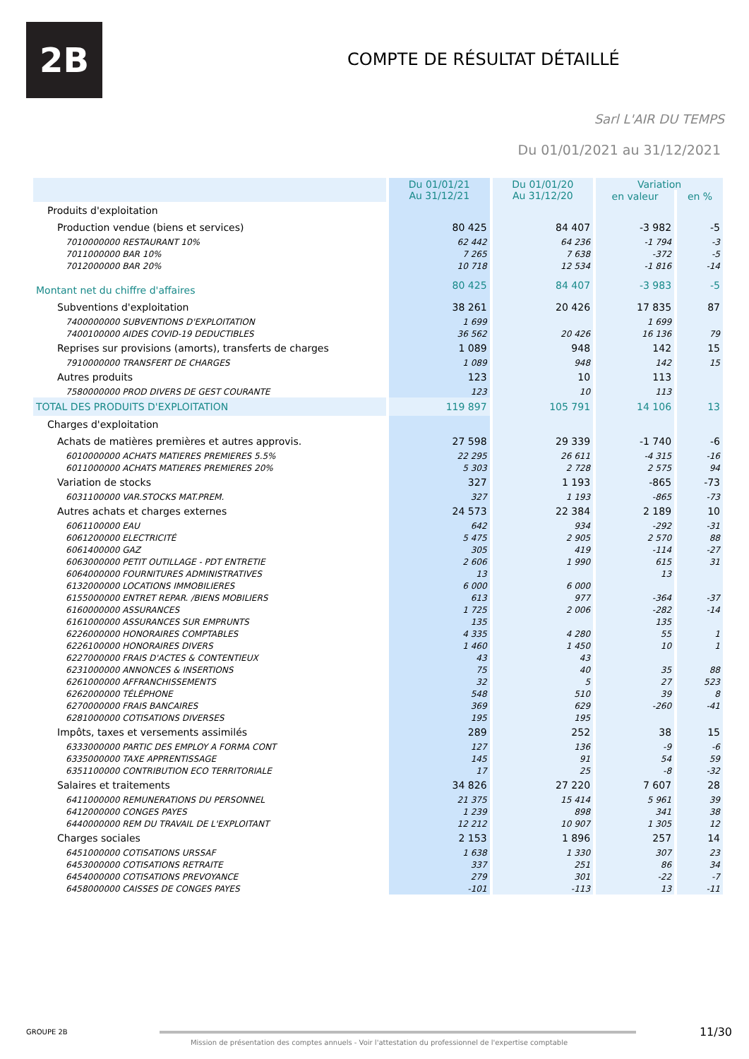2B
COMPTE DE RÉSULTAT DÉTAILLÉ
Sarl L'AIR DU TEMPS
Du 01/01/2021 au 31/12/2021
| | Du 01/01/21 Au 31/12/21 | Du 01/01/20 Au 31/12/20 | Variation | |
| --- | --- | --- | --- | --- |
| | | | en valeur | en % |
| Produits d'exploitation | | | | |
| Production vendue (biens et services) | 80 425 | 84 407 | -3 982 | -5 |
| 7010000000 RESTAURANT 10% | 62 442 | 64 236 | -1 794 | -3 |
| 7011000000 BAR 10% | 7 265 | 7 638 | -372 | -5 |
| 7012000000 BAR 20% | 10 718 | 12 534 | -1 816 | -14 |
| Montant net du chiffre d'affaires | 80 425 | 84 407 | -3 983 | -5 |
| Subventions d'exploitation | 38 261 | 20 426 | 17 835 | 87 |
| 7400000000 SUBVENTIONS D'EXPLOITATION | 1 699 | | 1 699 | |
| 7400100000 AIDES COVID-19 DEDUCTIBLES | 36 562 | 20 426 | 16 136 | 79 |
| Reprises sur provisions (amorts), transferts de charges | 1 089 | 948 | 142 | 15 |
| 7910000000 TRANSFERT DE CHARGES | 1 089 | 948 | 142 | 15 |
| Autres produits | 123 | 10 | 113 | |
| 7580000000 PROD DIVERS DE GEST COURANTE | 123 | 10 | 113 | |
| TOTAL DES PRODUITS D'EXPLOITATION | 119 897 | 105 791 | 14 106 | 13 |
| Charges d'exploitation | | | | |
| Achats de matières premières et autres approvis. | 27 598 | 29 339 | -1 740 | -6 |
| 6010000000 ACHATS MATIERES PREMIERES 5.5% | 22 295 | 26 611 | -4 315 | -16 |
| 6011000000 ACHATS MATIERES PREMIERES 20% | 5 303 | 2 728 | 2 575 | 94 |
| Variation de stocks | 327 | 1 193 | -865 | -73 |
| 6031100000 VAR.STOCKS MAT.PREM. | 327 | 1 193 | -865 | -73 |
| Autres achats et charges externes | 24 573 | 22 384 | 2 189 | 10 |
| 6061100000 EAU | 642 | 934 | -292 | -31 |
| 6061200000 ELECTRICITÉ | 5 475 | 2 905 | 2 570 | 88 |
| 6061400000 GAZ | 305 | 419 | -114 | -27 |
| 6063000000 PETIT OUTILLAGE - PDT ENTRETIE | 2 606 | 1 990 | 615 | 31 |
| 6064000000 FOURNITURES ADMINISTRATIVES | 13 | | 13 | |
| 6132000000 LOCATIONS IMMOBILIERES | 6 000 | 6 000 | | |
| 6155000000 ENTRET REPAR. /BIENS MOBILIERS | 613 | 977 | -364 | -37 |
| 6160000000 ASSURANCES | 1 725 | 2 006 | -282 | -14 |
| 6161000000 ASSURANCES SUR EMPRUNTS | 135 | | 135 | |
| 6226000000 HONORAIRES COMPTABLES | 4 335 | 4 280 | 55 | 1 |
| 6226100000 HONORAIRES DIVERS | 1 460 | 1 450 | 10 | 1 |
| 6227000000 FRAIS D'ACTES & CONTENTIEUX | 43 | 43 | | |
| 6231000000 ANNONCES & INSERTIONS | 75 | 40 | 35 | 88 |
| 6261000000 AFFRANCHISSEMENTS | 32 | 5 | 27 | 523 |
| 6262000000 TÉLÉPHONE | 548 | 510 | 39 | 8 |
| 6270000000 FRAIS BANCAIRES | 369 | 629 | -260 | -41 |
| 6281000000 COTISATIONS DIVERSES | 195 | 195 | | |
| Impôts, taxes et versements assimilés | 289 | 252 | 38 | 15 |
| 6333000000 PARTIC DES EMPLOY A FORMA CONT | 127 | 136 | -9 | -6 |
| 6335000000 TAXE APPRENTISSAGE | 145 | 91 | 54 | 59 |
| 6351100000 CONTRIBUTION ECO TERRITORIALE | 17 | 25 | -8 | -32 |
| Salaires et traitements | 34 826 | 27 220 | 7 607 | 28 |
| 6411000000 REMUNERATIONS DU PERSONNEL | 21 375 | 15 414 | 5 961 | 39 |
| 6412000000 CONGES PAYES | 1 239 | 898 | 341 | 38 |
| 6440000000 REM DU TRAVAIL DE L'EXPLOITANT | 12 212 | 10 907 | 1 305 | 12 |
| Charges sociales | 2 153 | 1 896 | 257 | 14 |
| 6451000000 COTISATIONS URSSAF | 1 638 | 1 330 | 307 | 23 |
| 6453000000 COTISATIONS RETRAITE | 337 | 251 | 86 | 34 |
| 6454000000 COTISATIONS PREVOYANCE | 279 | 301 | -22 | -7 |
| 6458000000 CAISSES DE CONGES PAYES | -101 | -113 | 13 | -11 |
GROUPE 2B 11/30
Mission de présentation des comptes annuels - Voir l'attestation du professionnel de l'expertise comptable